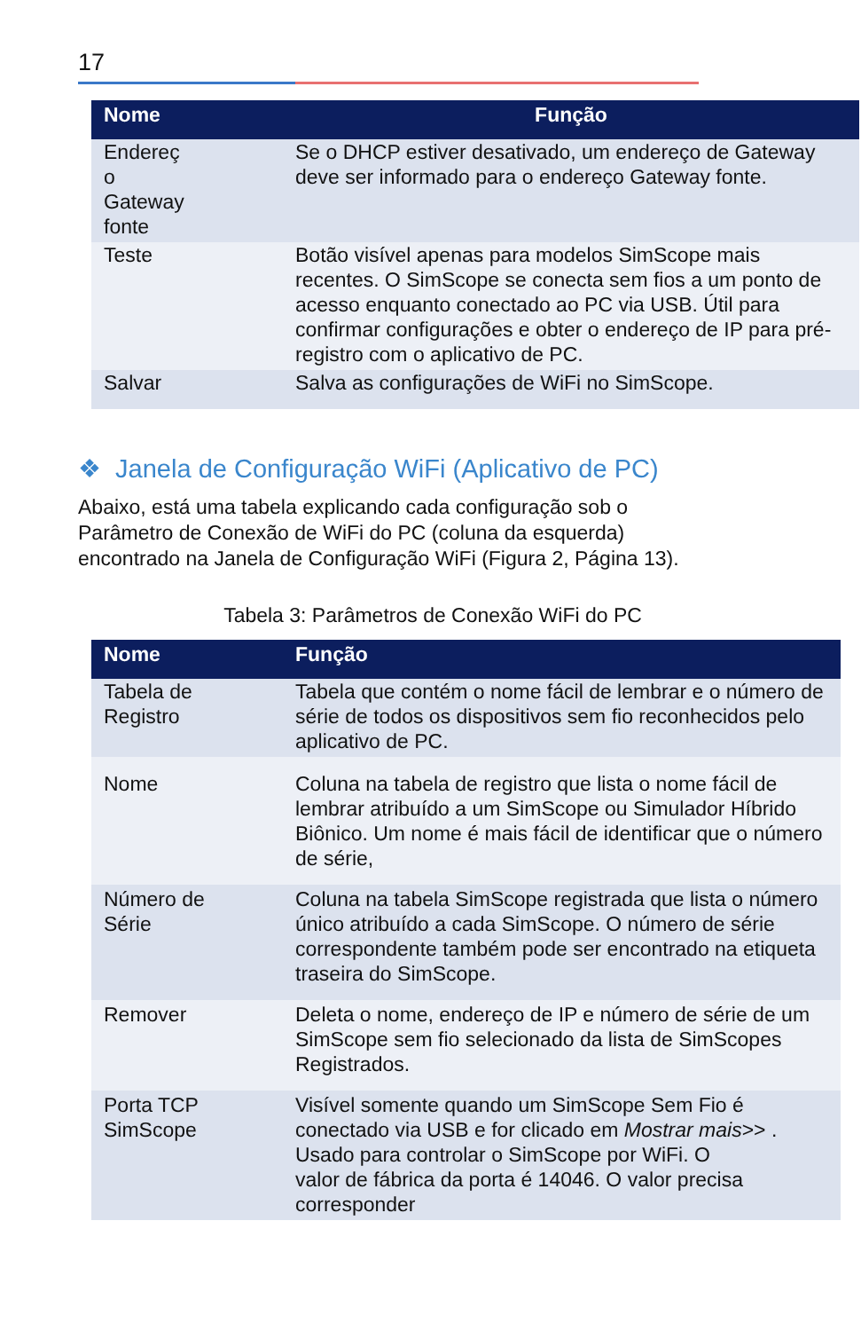17
| Nome | Função |
| --- | --- |
| Endereç o Gateway fonte | Se o DHCP estiver desativado, um endereço de Gateway deve ser informado para o endereço Gateway fonte. |
| Teste | Botão visível apenas para modelos SimScope mais recentes. O SimScope se conecta sem fios a um ponto de acesso enquanto conectado ao PC via USB. Útil para confirmar configurações e obter o endereço de IP para pré-registro com o aplicativo de PC. |
| Salvar | Salva as configurações de WiFi no SimScope. |
❖ Janela de Configuração WiFi (Aplicativo de PC)
Abaixo, está uma tabela explicando cada configuração sob o
Parâmetro de Conexão de WiFi do PC (coluna da esquerda)
encontrado na Janela de Configuração WiFi (Figura 2, Página 13).
Tabela 3: Parâmetros de Conexão WiFi do PC
| Nome | Função |
| --- | --- |
| Tabela de Registro | Tabela que contém o nome fácil de lembrar e o número de série de todos os dispositivos sem fio reconhecidos pelo aplicativo de PC. |
| Nome | Coluna na tabela de registro que lista o nome fácil de lembrar atribuído a um SimScope ou Simulador Híbrido Biônico. Um nome é mais fácil de identificar que o número de série, |
| Número de Série | Coluna na tabela SimScope registrada que lista o número único atribuído a cada SimScope. O número de série correspondente também pode ser encontrado na etiqueta traseira do SimScope. |
| Remover | Deleta o nome, endereço de IP e número de série de um SimScope sem fio selecionado da lista de SimScopes Registrados. |
| Porta TCP SimScope | Visível somente quando um SimScope Sem Fio é conectado via USB e for clicado em Mostrar mais >> . Usado para controlar o SimScope por WiFi. O valor de fábrica da porta é 14046. O valor precisa corresponder |